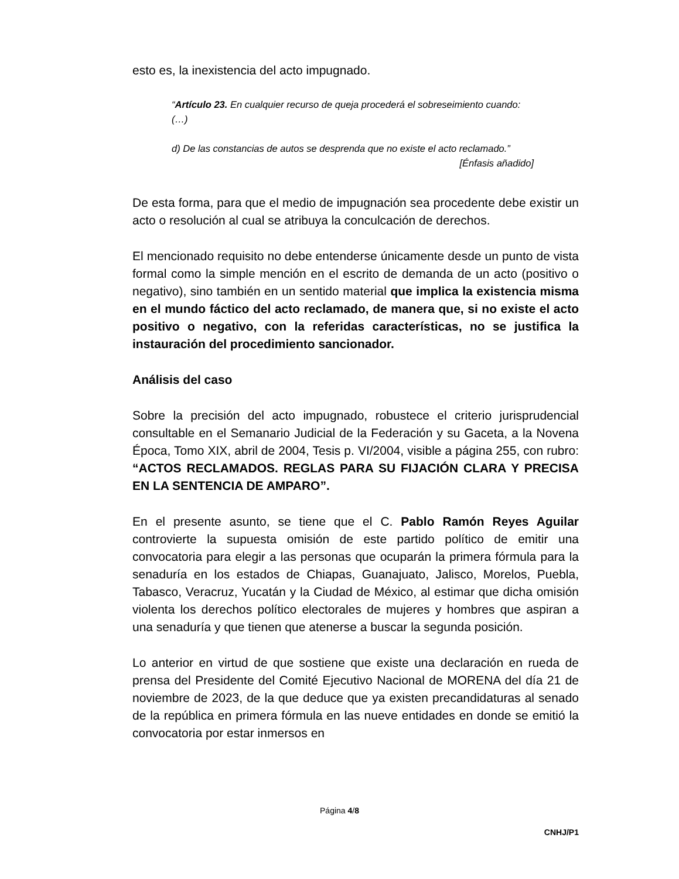esto es, la inexistencia del acto impugnado.
“Artículo 23. En cualquier recurso de queja procederá el sobreseimiento cuando:
(…)
d) De las constancias de autos se desprenda que no existe el acto reclamado.”
[Énfasis añadido]
De esta forma, para que el medio de impugnación sea procedente debe existir un acto o resolución al cual se atribuya la conculcación de derechos.
El mencionado requisito no debe entenderse únicamente desde un punto de vista formal como la simple mención en el escrito de demanda de un acto (positivo o negativo), sino también en un sentido material que implica la existencia misma en el mundo fáctico del acto reclamado, de manera que, si no existe el acto positivo o negativo, con la referidas características, no se justifica la instauración del procedimiento sancionador.
Análisis del caso
Sobre la precisión del acto impugnado, robustece el criterio jurisprudencial consultable en el Semanario Judicial de la Federación y su Gaceta, a la Novena Época, Tomo XIX, abril de 2004, Tesis p. VI/2004, visible a página 255, con rubro: “ACTOS RECLAMADOS. REGLAS PARA SU FIJACIÓN CLARA Y PRECISA EN LA SENTENCIA DE AMPARO”.
En el presente asunto, se tiene que el C. Pablo Ramón Reyes Aguilar controvierte la supuesta omisión de este partido político de emitir una convocatoria para elegir a las personas que ocuparán la primera fórmula para la senaduría en los estados de Chiapas, Guanajuato, Jalisco, Morelos, Puebla, Tabasco, Veracruz, Yucatán y la Ciudad de México, al estimar que dicha omisión violenta los derechos político electorales de mujeres y hombres que aspiran a una senaduría y que tienen que atenerse a buscar la segunda posición.
Lo anterior en virtud de que sostiene que existe una declaración en rueda de prensa del Presidente del Comité Ejecutivo Nacional de MORENA del día 21 de noviembre de 2023, de la que deduce que ya existen precandidaturas al senado de la república en primera fórmula en las nueve entidades en donde se emitió la convocatoria por estar inmersos en
Página 4/8
CNHJ/P1